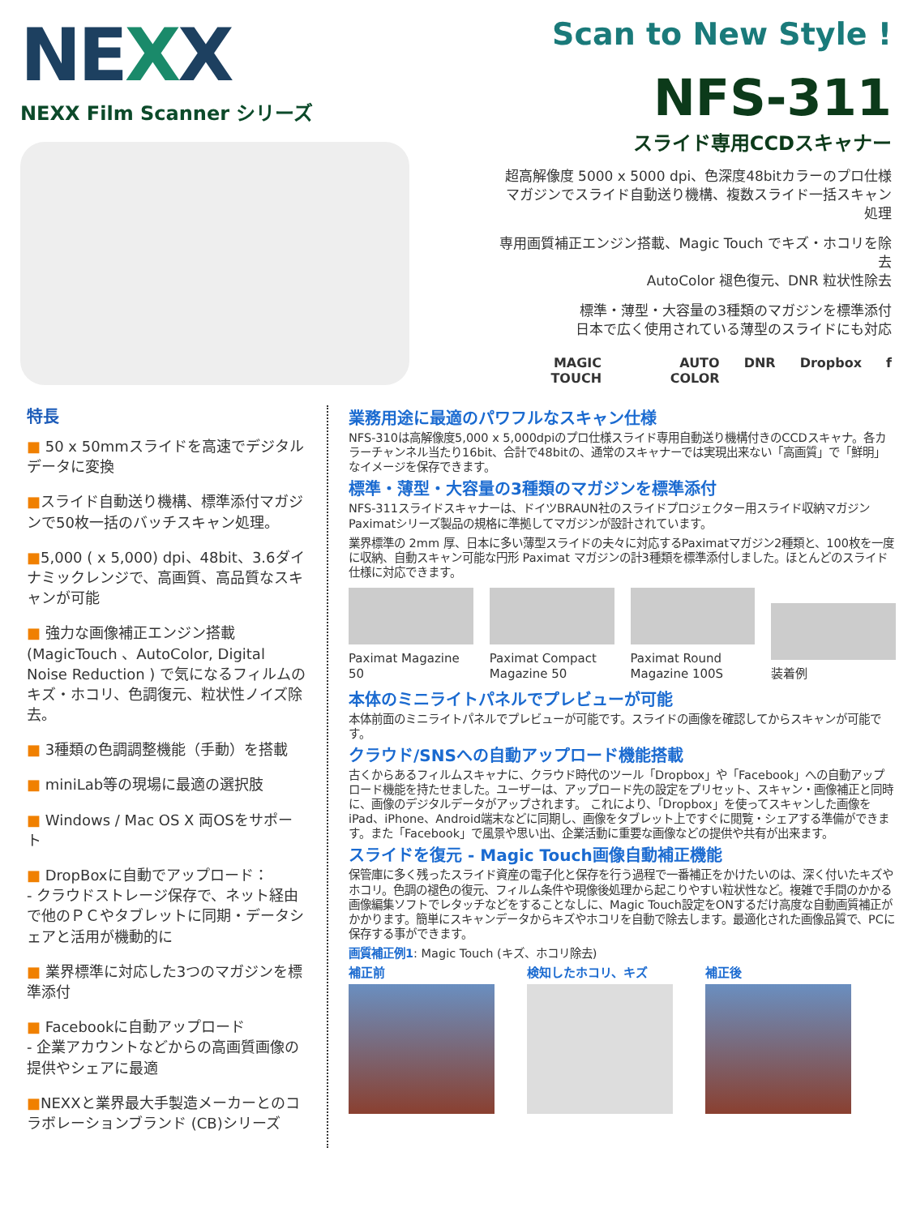NEXX
NEXX Film Scanner シリーズ
Scan to New Style !
NFS-311
スライド専用CCDスキャナー
超高解像度 5000 x 5000 dpi、色深度48bitカラーのプロ仕様
マガジンでスライド自動送り機構、複数スライド一括スキャン処理
専用画質補正エンジン搭載、Magic Touch でキズ・ホコリを除去
AutoColor 褪色復元、DNR 粒状性除去
標準・薄型・大容量の3種類のマガジンを標準添付
日本で広く使用されている薄型のスライドにも対応
MAGIC TOUCH AUTO COLOR DNR Dropbox f
特長
■ 50 x 50mmスライドを高速でデジタルデータに変換
■スライド自動送り機構、標準添付マガジンで50枚一括のバッチスキャン処理。
■5,000 ( x 5,000) dpi、48bit、3.6ダイナミックレンジで、高画質、高品質なスキャンが可能
■ 強力な画像補正エンジン搭載 (MagicTouch 、AutoColor, Digital Noise Reduction ) で気になるフィルムのキズ・ホコリ、色調復元、粒状性ノイズ除去。
■ 3種類の色調調整機能（手動）を搭載
■ miniLab等の現場に最適の選択肢
■ Windows / Mac OS X 両OSをサポート
■ DropBoxに自動でアップロード：
- クラウドストレージ保存で、ネット経由で他のＰＣやタブレットに同期・データシェアと活用が機動的に
■ 業界標準に対応した3つのマガジンを標準添付
■ Facebookに自動アップロード
- 企業アカウントなどからの高画質画像の提供やシェアに最適
■NEXXと業界最大手製造メーカーとのコラボレーションブランド (CB)シリーズ
業務用途に最適のパワフルなスキャン仕様
NFS-310は高解像度5,000 x 5,000dpiのプロ仕様スライド専用自動送り機構付きのCCDスキャナ。各カラーチャンネル当たり16bit、合計で48bitの、通常のスキャナーでは実現出来ない「高画質」で「鮮明」なイメージを保存できます。
標準・薄型・大容量の3種類のマガジンを標準添付
NFS-311スライドスキャナーは、ドイツBRAUN社のスライドプロジェクター用スライド収納マガジン Paximatシリーズ製品の規格に準拠してマガジンが設計されています。
業界標準の 2mm 厚、日本に多い薄型スライドの夫々に対応するPaximatマガジン2種類と、100枚を一度に収納、自動スキャン可能な円形 Paximat マガジンの計3種類を標準添付しました。ほとんどのスライド仕様に対応できます。
Paximat Magazine 50
Paximat Compact Magazine 50
Paximat Round Magazine 100S
装着例
本体のミニライトパネルでプレビューが可能
本体前面のミニライトパネルでプレビューが可能です。スライドの画像を確認してからスキャンが可能です。
クラウド/SNSへの自動アップロード機能搭載
古くからあるフィルムスキャナに、クラウド時代のツール「Dropbox」や「Facebook」への自動アップロード機能を持たせました。ユーザーは、アップロード先の設定をプリセット、スキャン・画像補正と同時に、画像のデジタルデータがアップされます。 これにより、「Dropbox」を使ってスキャンした画像をiPad、iPhone、Android端末などに同期し、画像をタブレット上ですぐに閲覧・シェアする準備ができます。また「Facebook」で風景や思い出、企業活動に重要な画像などの提供や共有が出来ます。
スライドを復元 - Magic Touch画像自動補正機能
保管庫に多く残ったスライド資産の電子化と保存を行う過程で一番補正をかけたいのは、深く付いたキズやホコリ。色調の褪色の復元、フィルム条件や現像後処理から起こりやすい粒状性など。複雑で手間のかかる画像編集ソフトでレタッチなどをすることなしに、Magic Touch設定をONするだけ高度な自動画質補正がかかります。簡単にスキャンデータからキズやホコリを自動で除去します。最適化された画像品質で、PCに保存する事ができます。
画質補正例1: Magic Touch (キズ、ホコリ除去)
補正前 検知したホコリ、キズ 補正後